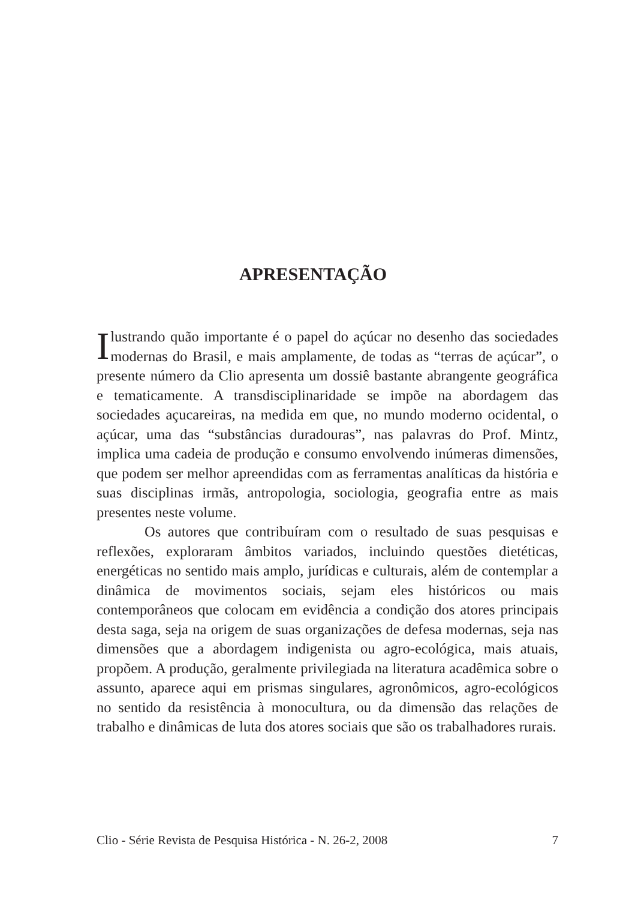APRESENTAÇÃO
Ilustrando quão importante é o papel do açúcar no desenho das sociedades modernas do Brasil, e mais amplamente, de todas as “terras de açúcar”, o presente número da Clio apresenta um dossiê bastante abrangente geográfica e tematicamente. A transdisciplinaridade se impõe na abordagem das sociedades açucareiras, na medida em que, no mundo moderno ocidental, o açúcar, uma das “substâncias duradouras”, nas palavras do Prof. Mintz, implica uma cadeia de produção e consumo envolvendo inúmeras dimensões, que podem ser melhor apreendidas com as ferramentas analíticas da história e suas disciplinas irmãs, antropologia, sociologia, geografia entre as mais presentes neste volume.
Os autores que contribuíram com o resultado de suas pesquisas e reflexões, exploraram âmbitos variados, incluindo questões dietéticas, energéticas no sentido mais amplo, jurídicas e culturais, além de contemplar a dinâmica de movimentos sociais, sejam eles históricos ou mais contemporâneos que colocam em evidência a condição dos atores principais desta saga, seja na origem de suas organizações de defesa modernas, seja nas dimensões que a abordagem indigenista ou agro-ecológica, mais atuais, propõem. A produção, geralmente privilegiada na literatura acadêmica sobre o assunto, aparece aqui em prismas singulares, agronômicos, agro-ecológicos no sentido da resistência à monocultura, ou da dimensão das relações de trabalho e dinâmicas de luta dos atores sociais que são os trabalhadores rurais.
Clio - Série Revista de Pesquisa Histórica - N. 26-2, 2008 7